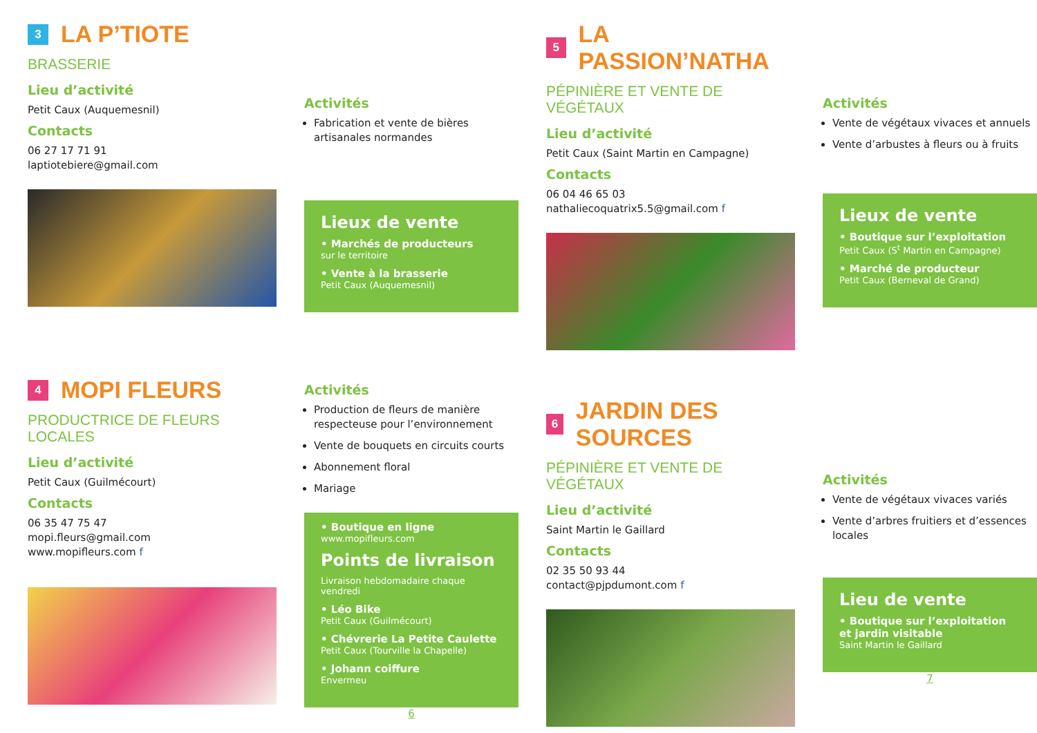3 LA P’TIOTE
BRASSERIE
Lieu d’activité
Petit Caux (Auquemesnil)
Contacts
06 27 17 71 91
laptiotebiere@gmail.com
Activités
Fabrication et vente de bières artisanales normandes
Lieux de vente
• Marchés de producteurs
sur le territoire
• Vente à la brasserie
Petit Caux (Auquemesnil)
5 LA PASSION’NATHA
PÉPINIÈRE ET VENTE DE VÉGÉTAUX
Lieu d’activité
Petit Caux (Saint Martin en Campagne)
Contacts
06 04 46 65 03
nathaliecoquatrix5.5@gmail.com f
Activités
Vente de végétaux vivaces et annuels
Vente d’arbustes à fleurs ou à fruits
Lieux de vente
• Boutique sur l’exploitation
Petit Caux (S<sup>t</sup> Martin en Campagne)
• Marché de producteur
Petit Caux (Berneval de Grand)
4 MOPI FLEURS
PRODUCTRICE DE FLEURS LOCALES
Lieu d’activité
Petit Caux (Guilmécourt)
Contacts
06 35 47 75 47
mopi.fleurs@gmail.com
www.mopifleurs.com f
Activités
Production de fleurs de manière respecteuse pour l’environnement
Vente de bouquets en circuits courts
Abonnement floral
Mariage
• Boutique en ligne
www.mopifleurs.com
Points de livraison
Livraison hebdomadaire chaque vendredi
• Léo Bike
Petit Caux (Guilmécourt)
• Chévrerie La Petite Caulette
Petit Caux (Tourville la Chapelle)
• Johann coiffure
Envermeu
6
6 JARDIN DES SOURCES
PÉPINIÈRE ET VENTE DE VÉGÉTAUX
Lieu d’activité
Saint Martin le Gaillard
Contacts
02 35 50 93 44
contact@pjpdumont.com f
Activités
Vente de végétaux vivaces variés
Vente d’arbres fruitiers et d’essences locales
Lieu de vente
• Boutique sur l’exploitation et jardin visitable
Saint Martin le Gaillard
7